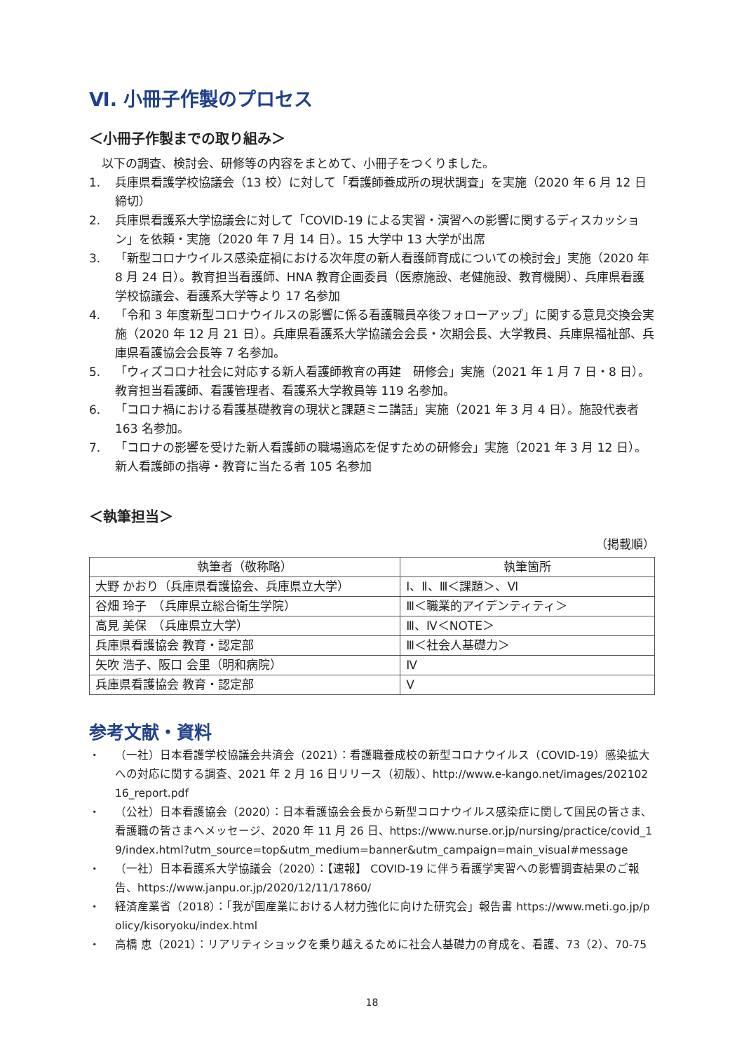Ⅵ. 小冊子作製のプロセス
＜小冊子作製までの取り組み＞
以下の調査、検討会、研修等の内容をまとめて、小冊子をつくりました。
1. 兵庫県看護学校協議会（13 校）に対して「看護師養成所の現状調査」を実施（2020 年 6 月 12 日締切）
2. 兵庫県看護系大学協議会に対して「COVID-19 による実習・演習への影響に関するディスカッション」を依頼・実施（2020 年 7 月 14 日）。15 大学中 13 大学が出席
3. 「新型コロナウイルス感染症禍における次年度の新人看護師育成についての検討会」実施（2020 年 8 月 24 日）。教育担当看護師、HNA 教育企画委員（医療施設、老健施設、教育機関）、兵庫県看護学校協議会、看護系大学等より 17 名参加
4. 「令和 3 年度新型コロナウイルスの影響に係る看護職員卒後フォローアップ」に関する意見交換会実施（2020 年 12 月 21 日）。兵庫県看護系大学協議会会長・次期会長、大学教員、兵庫県福祉部、兵庫県看護協会会長等 7 名参加。
5. 「ウィズコロナ社会に対応する新人看護師教育の再建　研修会」実施（2021 年 1 月 7 日・8 日）。教育担当看護師、看護管理者、看護系大学教員等 119 名参加。
6. 「コロナ禍における看護基礎教育の現状と課題ミニ講話」実施（2021 年 3 月 4 日）。施設代表者 163 名参加。
7. 「コロナの影響を受けた新人看護師の職場適応を促すための研修会」実施（2021 年 3 月 12 日）。新人看護師の指導・教育に当たる者 105 名参加
＜執筆担当＞
（掲載順）
| 執筆者（敬称略） | 執筆箇所 |
| --- | --- |
| 大野 かおり（兵庫県看護協会、兵庫県立大学） | Ⅰ、Ⅱ、Ⅲ＜課題＞、Ⅵ |
| 谷畑 玲子 （兵庫県立総合衛生学院） | Ⅲ＜職業的アイデンティティ＞ |
| 高見 美保 （兵庫県立大学） | Ⅲ、Ⅳ＜NOTE＞ |
| 兵庫県看護協会 教育・認定部 | Ⅲ＜社会人基礎力＞ |
| 矢吹 浩子、阪口 会里（明和病院） | Ⅳ |
| 兵庫県看護協会 教育・認定部 | Ⅴ |
参考文献・資料
・ （一社）日本看護学校協議会共済会（2021）：看護職養成校の新型コロナウイルス（COVID-19）感染拡大への対応に関する調査、2021 年 2 月 16 日リリース（初版）、http://www.e-kango.net/images/20210216_report.pdf
・ （公社）日本看護協会（2020）：日本看護協会会長から新型コロナウイルス感染症に関して国民の皆さま、看護職の皆さまへメッセージ、2020 年 11 月 26 日、https://www.nurse.or.jp/nursing/practice/covid_19/index.html?utm_source=top&utm_medium=banner&utm_campaign=main_visual#message
・ （一社）日本看護系大学協議会（2020）：【速報】 COVID-19 に伴う看護学実習への影響調査結果のご報告、https://www.janpu.or.jp/2020/12/11/17860/
・ 経済産業省（2018）：「我が国産業における人材力強化に向けた研究会」報告書 https://www.meti.go.jp/policy/kisoryoku/index.html
・ 高橋 恵（2021）：リアリティショックを乗り越えるために社会人基礎力の育成を、看護、73（2）、70-75
18